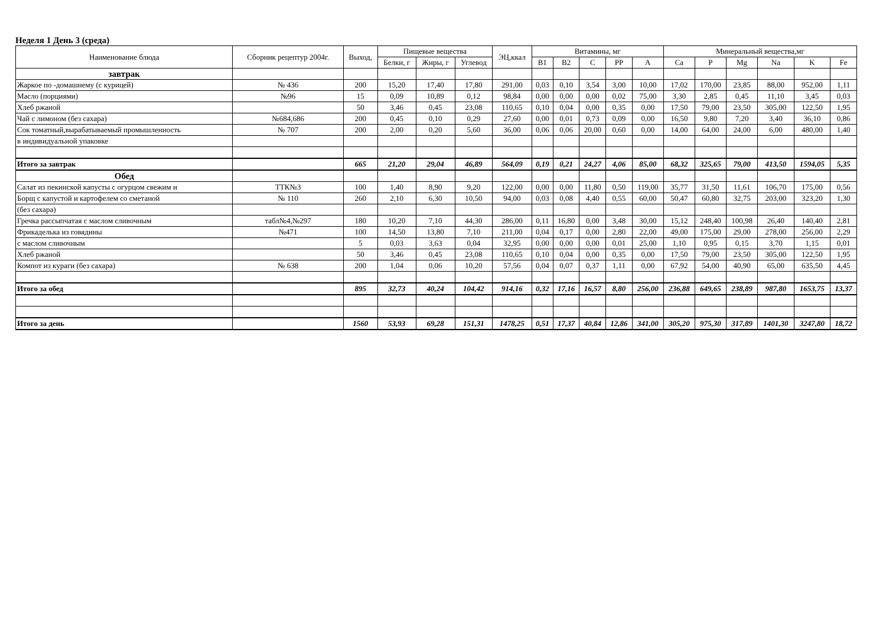Неделя 1 День 3 (среда)
| Наименование блюда | Сборник рецептур 2004г. | Выход, | Пищевые вещества | | | ЭЦ,ккал | Витамины, мг | | | | | Минеральный вещества,мг | | | | | |
| --- | --- | --- | --- | --- | --- | --- | --- | --- | --- | --- | --- | --- | --- | --- | --- | --- | --- |
| | | | Белки, г | Жиры, г | Углевод | | B1 | B2 | C | PP | A | Ca | P | Mg | Na | K | Fe |
| завтрак | | | | | | | | | | | | | | | | | |
| Жаркое по -домашнему (с курицей) | № 436 | 200 | 15,20 | 17,40 | 17,80 | 291,00 | 0,03 | 0,10 | 3,54 | 3,00 | 10,00 | 17,02 | 170,00 | 23,85 | 88,00 | 952,00 | 1,11 |
| Масло (порциями) | №96 | 15 | 0,09 | 10,89 | 0,12 | 98,84 | 0,00 | 0,00 | 0,00 | 0,02 | 75,00 | 3,30 | 2,85 | 0,45 | 11,10 | 3,45 | 0,03 |
| Хлеб ржаной | | 50 | 3,46 | 0,45 | 23,08 | 110,65 | 0,10 | 0,04 | 0,00 | 0,35 | 0,00 | 17,50 | 79,00 | 23,50 | 305,00 | 122,50 | 1,95 |
| Чай с лимоном (без сахара) | №684,686 | 200 | 0,45 | 0,10 | 0,29 | 27,60 | 0,00 | 0,01 | 0,73 | 0,09 | 0,00 | 16,50 | 9,80 | 7,20 | 3,40 | 36,10 | 0,86 |
| Сок томатный,вырабатываемый промышленность | № 707 | 200 | 2,00 | 0,20 | 5,60 | 36,00 | 0,06 | 0,06 | 20,00 | 0,60 | 0,00 | 14,00 | 64,00 | 24,00 | 6,00 | 480,00 | 1,40 |
| в индивидуальной упаковке | | | | | | | | | | | | | | | | | |
| Итого за завтрак | | 665 | 21,20 | 29,04 | 46,89 | 564,09 | 0,19 | 0,21 | 24,27 | 4,06 | 85,00 | 68,32 | 325,65 | 79,00 | 413,50 | 1594,05 | 5,35 |
| Обед | | | | | | | | | | | | | | | | | |
| Салат из пекинской капусты с огурцом свежим и | ТТК№3 | 100 | 1,40 | 8,90 | 9,20 | 122,00 | 0,00 | 0,00 | 11,80 | 0,50 | 119,00 | 35,77 | 31,50 | 11,61 | 106,70 | 175,00 | 0,56 |
| Борщ с капустой и картофелем со сметаной | № 110 | 260 | 2,10 | 6,30 | 10,50 | 94,00 | 0,03 | 0,08 | 4,40 | 0,55 | 60,00 | 50,47 | 60,80 | 32,75 | 203,00 | 323,20 | 1,30 |
| (без сахара) | | | | | | | | | | | | | | | | | |
| Гречка рассыпчатая с маслом сливочным | табл№4,№297 | 180 | 10,20 | 7,10 | 44,30 | 286,00 | 0,11 | 16,80 | 0,00 | 3,48 | 30,00 | 15,12 | 248,40 | 100,98 | 26,40 | 140,40 | 2,81 |
| Фрикаделька из говядины | №471 | 100 | 14,50 | 13,80 | 7,10 | 211,00 | 0,04 | 0,17 | 0,00 | 2,80 | 22,00 | 49,00 | 175,00 | 29,00 | 278,00 | 256,00 | 2,29 |
| с маслом сливочным | | 5 | 0,03 | 3,63 | 0,04 | 32,95 | 0,00 | 0,00 | 0,00 | 0,01 | 25,00 | 1,10 | 0,95 | 0,15 | 3,70 | 1,15 | 0,01 |
| Хлеб ржаной | | 50 | 3,46 | 0,45 | 23,08 | 110,65 | 0,10 | 0,04 | 0,00 | 0,35 | 0,00 | 17,50 | 79,00 | 23,50 | 305,00 | 122,50 | 1,95 |
| Компот из кураги (без сахара) | № 638 | 200 | 1,04 | 0,06 | 10,20 | 57,56 | 0,04 | 0,07 | 0,37 | 1,11 | 0,00 | 67,92 | 54,00 | 40,90 | 65,00 | 635,50 | 4,45 |
| Итого за обед | | 895 | 32,73 | 40,24 | 104,42 | 914,16 | 0,32 | 17,16 | 16,57 | 8,80 | 256,00 | 236,88 | 649,65 | 238,89 | 987,80 | 1653,75 | 13,37 |
| Итого за день | | 1560 | 53,93 | 69,28 | 151,31 | 1478,25 | 0,51 | 17,37 | 40,84 | 12,86 | 341,00 | 305,20 | 975,30 | 317,89 | 1401,30 | 3247,80 | 18,72 |